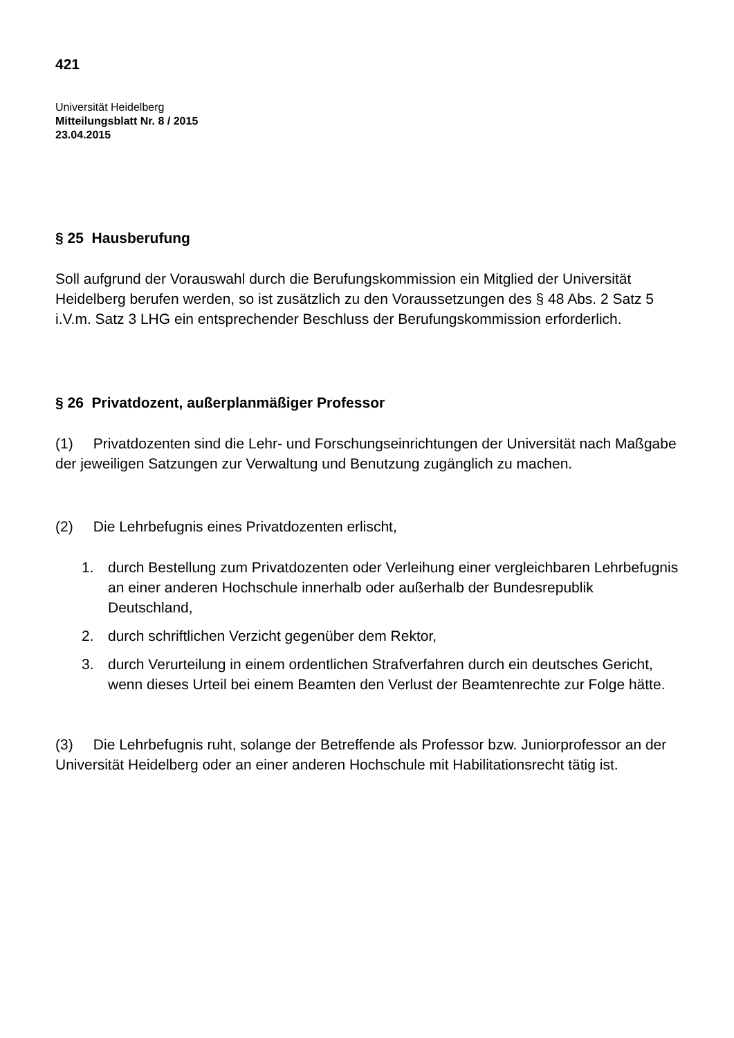421
Universität Heidelberg
Mitteilungsblatt Nr. 8 / 2015
23.04.2015
§ 25 Hausberufung
Soll aufgrund der Vorauswahl durch die Berufungskommission ein Mitglied der Universität Heidelberg berufen werden, so ist zusätzlich zu den Voraussetzungen des § 48 Abs. 2 Satz 5 i.V.m. Satz 3 LHG ein entsprechender Beschluss der Berufungskommission erforderlich.
§ 26 Privatdozent, außerplanmäßiger Professor
(1) Privatdozenten sind die Lehr- und Forschungseinrichtungen der Universität nach Maßgabe der jeweiligen Satzungen zur Verwaltung und Benutzung zugänglich zu machen.
(2) Die Lehrbefugnis eines Privatdozenten erlischt,
1. durch Bestellung zum Privatdozenten oder Verleihung einer vergleichbaren Lehrbefugnis an einer anderen Hochschule innerhalb oder außerhalb der Bundesrepublik Deutschland,
2. durch schriftlichen Verzicht gegenüber dem Rektor,
3. durch Verurteilung in einem ordentlichen Strafverfahren durch ein deutsches Gericht, wenn dieses Urteil bei einem Beamten den Verlust der Beamtenrechte zur Folge hätte.
(3) Die Lehrbefugnis ruht, solange der Betreffende als Professor bzw. Juniorprofessor an der Universität Heidelberg oder an einer anderen Hochschule mit Habilitationsrecht tätig ist.